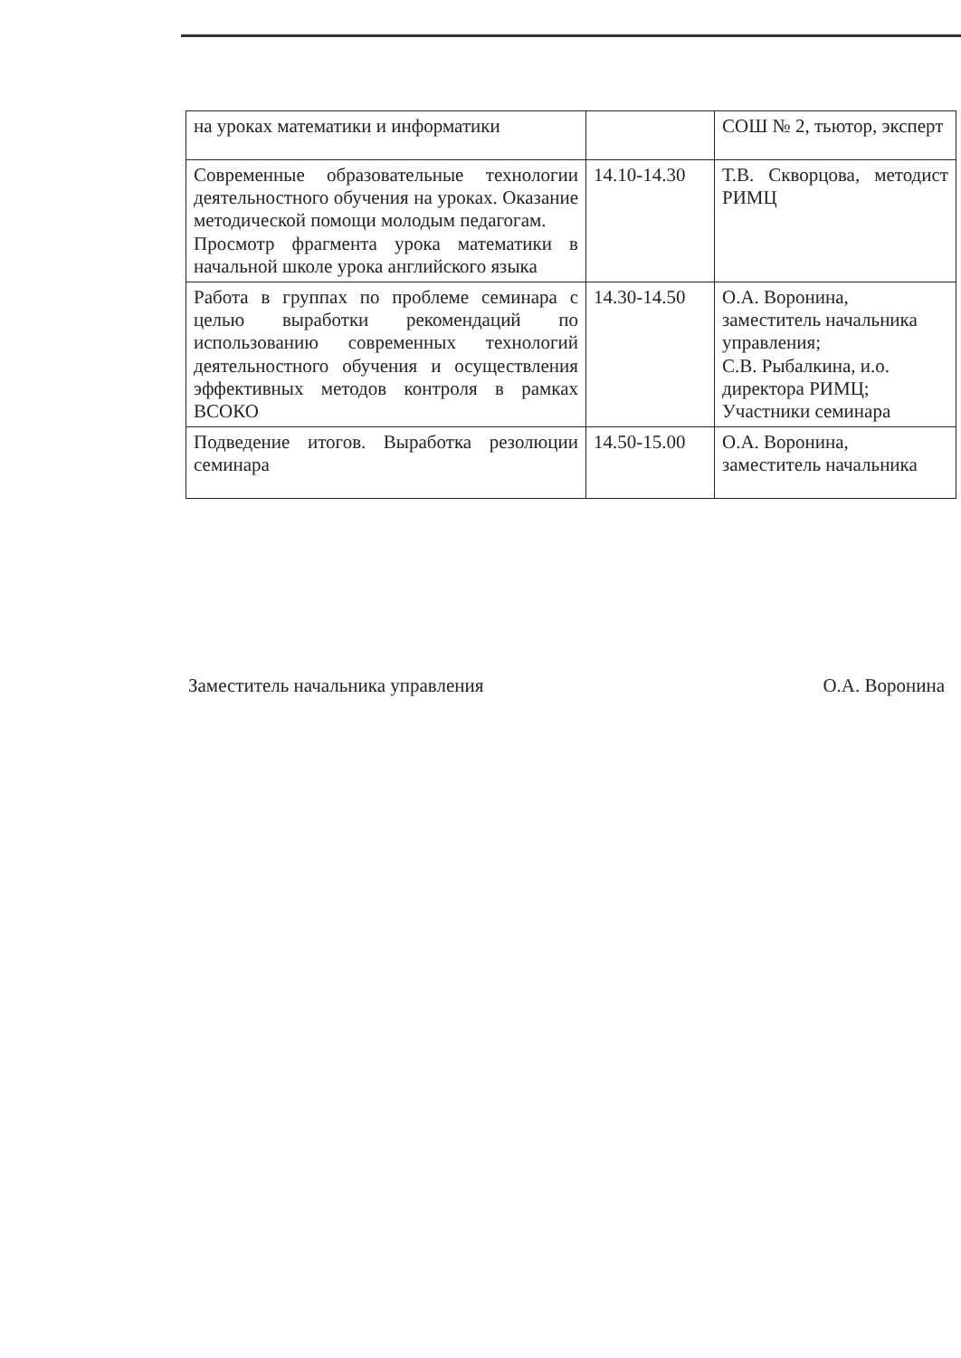| на уроках математики и информатики | | СОШ № 2, тьютор, эксперт |
| Современные образовательные технологии деятельностного обучения на уроках. Оказание методической помощи молодым педагогам. Просмотр фрагмента урока математики в начальной школе урока английского языка | 14.10-14.30 | Т.В. Скворцова, методист РИМЦ |
| Работа в группах по проблеме семинара с целью выработки рекомендаций по использованию современных технологий деятельностного обучения и осуществления эффективных методов контроля в рамках ВСОКО | 14.30-14.50 | О.А. Воронина, заместитель начальника управления; С.В. Рыбалкина, и.о. директора РИМЦ; Участники семинара |
| Подведение итогов. Выработка резолюции семинара | 14.50-15.00 | О.А. Воронина, заместитель начальника |
Заместитель начальника управления О.А. Воронина